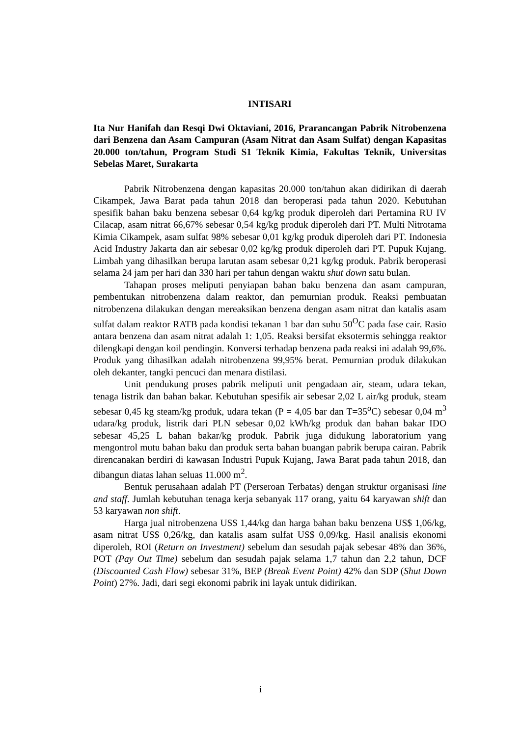INTISARI
Ita Nur Hanifah dan Resqi Dwi Oktaviani, 2016, Prarancangan Pabrik Nitrobenzena dari Benzena dan Asam Campuran (Asam Nitrat dan Asam Sulfat) dengan Kapasitas 20.000 ton/tahun, Program Studi S1 Teknik Kimia, Fakultas Teknik, Universitas Sebelas Maret, Surakarta
Pabrik Nitrobenzena dengan kapasitas 20.000 ton/tahun akan didirikan di daerah Cikampek, Jawa Barat pada tahun 2018 dan beroperasi pada tahun 2020. Kebutuhan spesifik bahan baku benzena sebesar 0,64 kg/kg produk diperoleh dari Pertamina RU IV Cilacap, asam nitrat 66,67% sebesar 0,54 kg/kg produk diperoleh dari PT. Multi Nitrotama Kimia Cikampek, asam sulfat 98% sebesar 0,01 kg/kg produk diperoleh dari PT. Indonesia Acid Industry Jakarta dan air sebesar 0,02 kg/kg produk diperoleh dari PT. Pupuk Kujang. Limbah yang dihasilkan berupa larutan asam sebesar 0,21 kg/kg produk. Pabrik beroperasi selama 24 jam per hari dan 330 hari per tahun dengan waktu shut down satu bulan.
Tahapan proses meliputi penyiapan bahan baku benzena dan asam campuran, pembentukan nitrobenzena dalam reaktor, dan pemurnian produk. Reaksi pembuatan nitrobenzena dilakukan dengan mereaksikan benzena dengan asam nitrat dan katalis asam sulfat dalam reaktor RATB pada kondisi tekanan 1 bar dan suhu 50<sup>O</sup>C pada fase cair. Rasio antara benzena dan asam nitrat adalah 1: 1,05. Reaksi bersifat eksotermis sehingga reaktor dilengkapi dengan koil pendingin. Konversi terhadap benzena pada reaksi ini adalah 99,6%. Produk yang dihasilkan adalah nitrobenzena 99,95% berat. Pemurnian produk dilakukan oleh dekanter, tangki pencuci dan menara distilasi.
Unit pendukung proses pabrik meliputi unit pengadaan air, steam, udara tekan, tenaga listrik dan bahan bakar. Kebutuhan spesifik air sebesar 2,02 L air/kg produk, steam sebesar 0,45 kg steam/kg produk, udara tekan (P = 4,05 bar dan T=35<sup>o</sup>C) sebesar 0,04 m<sup>3</sup> udara/kg produk, listrik dari PLN sebesar 0,02 kWh/kg produk dan bahan bakar IDO sebesar 45,25 L bahan bakar/kg produk. Pabrik juga didukung laboratorium yang mengontrol mutu bahan baku dan produk serta bahan buangan pabrik berupa cairan. Pabrik direncanakan berdiri di kawasan Industri Pupuk Kujang, Jawa Barat pada tahun 2018, dan dibangun diatas lahan seluas 11.000 m<sup>2</sup>.
Bentuk perusahaan adalah PT (Perseroan Terbatas) dengan struktur organisasi line and staff. Jumlah kebutuhan tenaga kerja sebanyak 117 orang, yaitu 64 karyawan shift dan 53 karyawan non shift.
Harga jual nitrobenzena US$ 1,44/kg dan harga bahan baku benzena US$ 1,06/kg, asam nitrat US$ 0,26/kg, dan katalis asam sulfat US$ 0,09/kg. Hasil analisis ekonomi diperoleh, ROI (Return on Investment) sebelum dan sesudah pajak sebesar 48% dan 36%, POT (Pay Out Time) sebelum dan sesudah pajak selama 1,7 tahun dan 2,2 tahun, DCF (Discounted Cash Flow) sebesar 31%, BEP (Break Event Point) 42% dan SDP (Shut Down Point) 27%. Jadi, dari segi ekonomi pabrik ini layak untuk didirikan.
i